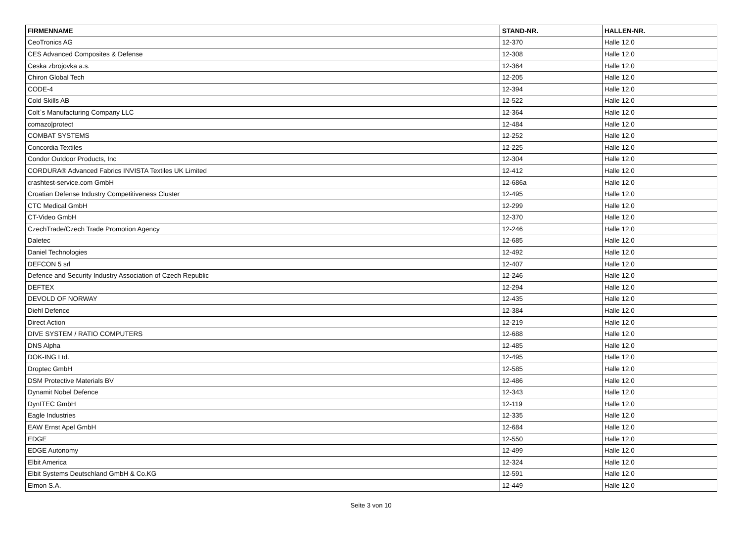| FIRMENNAME | STAND-NR. | HALLEN-NR. |
| --- | --- | --- |
| CeoTronics AG | 12-370 | Halle 12.0 |
| CES Advanced Composites & Defense | 12-308 | Halle 12.0 |
| Ceska zbrojovka a.s. | 12-364 | Halle 12.0 |
| Chiron Global Tech | 12-205 | Halle 12.0 |
| CODE-4 | 12-394 | Halle 12.0 |
| Cold Skills AB | 12-522 | Halle 12.0 |
| Colt`s Manufacturing Company LLC | 12-364 | Halle 12.0 |
| comazo/protect | 12-484 | Halle 12.0 |
| COMBAT SYSTEMS | 12-252 | Halle 12.0 |
| Concordia Textiles | 12-225 | Halle 12.0 |
| Condor Outdoor Products, Inc | 12-304 | Halle 12.0 |
| CORDURA® Advanced Fabrics INVISTA Textiles UK Limited | 12-412 | Halle 12.0 |
| crashtest-service.com GmbH | 12-686a | Halle 12.0 |
| Croatian Defense Industry Competitiveness Cluster | 12-495 | Halle 12.0 |
| CTC Medical GmbH | 12-299 | Halle 12.0 |
| CT-Video GmbH | 12-370 | Halle 12.0 |
| CzechTrade/Czech Trade Promotion Agency | 12-246 | Halle 12.0 |
| Daletec | 12-685 | Halle 12.0 |
| Daniel Technologies | 12-492 | Halle 12.0 |
| DEFCON 5 srl | 12-407 | Halle 12.0 |
| Defence and Security Industry Association of Czech Republic | 12-246 | Halle 12.0 |
| DEFTEX | 12-294 | Halle 12.0 |
| DEVOLD OF NORWAY | 12-435 | Halle 12.0 |
| Diehl Defence | 12-384 | Halle 12.0 |
| Direct Action | 12-219 | Halle 12.0 |
| DIVE SYSTEM / RATIO COMPUTERS | 12-688 | Halle 12.0 |
| DNS Alpha | 12-485 | Halle 12.0 |
| DOK-ING Ltd. | 12-495 | Halle 12.0 |
| Droptec GmbH | 12-585 | Halle 12.0 |
| DSM Protective Materials BV | 12-486 | Halle 12.0 |
| Dynamit Nobel Defence | 12-343 | Halle 12.0 |
| DynITEC GmbH | 12-119 | Halle 12.0 |
| Eagle Industries | 12-335 | Halle 12.0 |
| EAW Ernst Apel GmbH | 12-684 | Halle 12.0 |
| EDGE | 12-550 | Halle 12.0 |
| EDGE Autonomy | 12-499 | Halle 12.0 |
| Elbit America | 12-324 | Halle 12.0 |
| Elbit Systems Deutschland GmbH & Co.KG | 12-591 | Halle 12.0 |
| Elmon S.A. | 12-449 | Halle 12.0 |
Seite 3 von 10